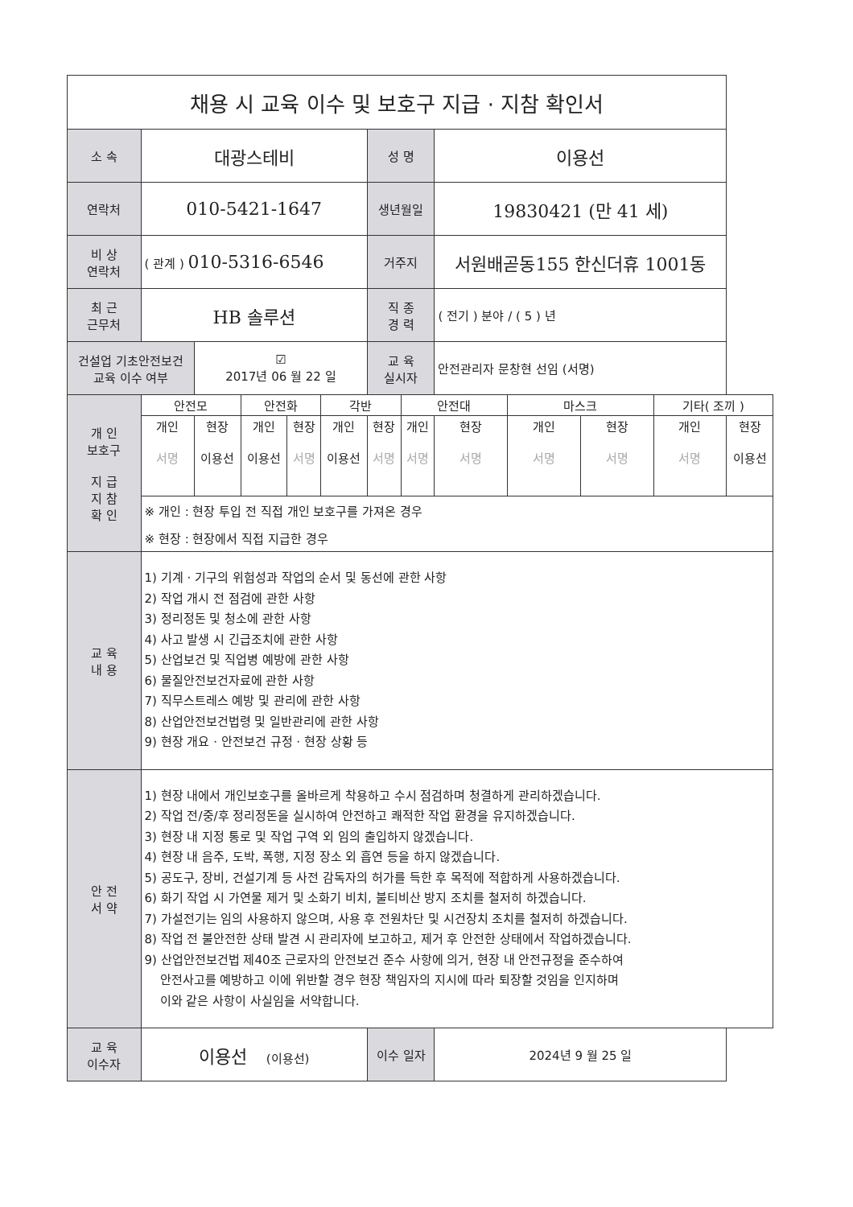| 채용 시 교육 이수 및 보호구 지급 · 지참 확인서 | | | | | | | | | | | | |
| 소 속 | 대광스테비 | | | | | 성 명 | | 이용선 | | | | |
| 연락처 | 010-5421-1647 | | | | | 생년월일 | | 19830421 (만 41 세) | | | | |
| 비 상 연락처 | ( 관계 ) 010-5316-6546 | | | | | 거주지 | | 서원배곧동155 한신더휴 1001동 | | | | |
| 최 근 근무처 | HB 솔루션 | | | | | 직 종 경 력 | | ( 전기 ) 분야 / ( 5 ) 년 | | | | |
| 건설업 기초안전보건 교육 이수 여부 | | ☑ 2017년 06 월 22 일 | | | | 교 육 실시자 | | 안전관리자 문창현 선임 (서명) | | | | |
| 개 인 보호구 지 급 지 참 확 인 | 안전모 | | 안전화 | | 각반 | | 안전대 | | 마스크 | | 기타( 조끼 ) | |
| | 개인 서명 | 현장 이용선 | 개인 이용선 | 현장 서명 | 개인 이용선 | 현장 서명 | 개인 서명 | 현장 서명 | 개인 서명 | 현장 서명 | 개인 서명 | 현장 이용선 |
| | ※ 개인 : 현장 투입 전 직접 개인 보호구를 가져온 경우 | | | | | | | | | | | |
| | ※ 현장 : 현장에서 직접 지급한 경우 | | | | | | | | | | | |
| 교 육 내 용 | 1) 기계 · 기구의 위험성과 작업의 순서 및 동선에 관한 사항 2) 작업 개시 전 점검에 관한 사항 3) 정리정돈 및 청소에 관한 사항 4) 사고 발생 시 긴급조치에 관한 사항 5) 산업보건 및 직업병 예방에 관한 사항 6) 물질안전보건자료에 관한 사항 7) 직무스트레스 예방 및 관리에 관한 사항 8) 산업안전보건법령 및 일반관리에 관한 사항 9) 현장 개요 · 안전보건 규정 · 현장 상황 등 | | | | | | | | | | | |
| 안 전 서 약 | 1) 현장 내에서 개인보호구를 올바르게 착용하고 수시 점검하며 청결하게 관리하겠습니다. 2) 작업 전/중/후 정리정돈을 실시하여 안전하고 쾌적한 작업 환경을 유지하겠습니다. 3) 현장 내 지정 통로 및 작업 구역 외 임의 출입하지 않겠습니다. 4) 현장 내 음주, 도박, 폭행, 지정 장소 외 흡연 등을 하지 않겠습니다. 5) 공도구, 장비, 건설기계 등 사전 감독자의 허가를 득한 후 목적에 적합하게 사용하겠습니다. 6) 화기 작업 시 가연물 제거 및 소화기 비치, 불티비산 방지 조치를 철저히 하겠습니다. 7) 가설전기는 임의 사용하지 않으며, 사용 후 전원차단 및 시건장치 조치를 철저히 하겠습니다. 8) 작업 전 불안전한 상태 발견 시 관리자에 보고하고, 제거 후 안전한 상태에서 작업하겠습니다. 9) 산업안전보건법 제40조 근로자의 안전보건 준수 사항에 의거, 현장 내 안전규정을 준수하여 안전사고를 예방하고 이에 위반할 경우 현장 책임자의 지시에 따라 퇴장할 것임을 인지하며 이와 같은 사항이 사실임을 서약합니다. | | | | | | | | | | | |
| 교 육 이수자 | 이용선 (이용선) | | | | | 이수 일자 | | 2024년 9 월 25 일 | | | | |